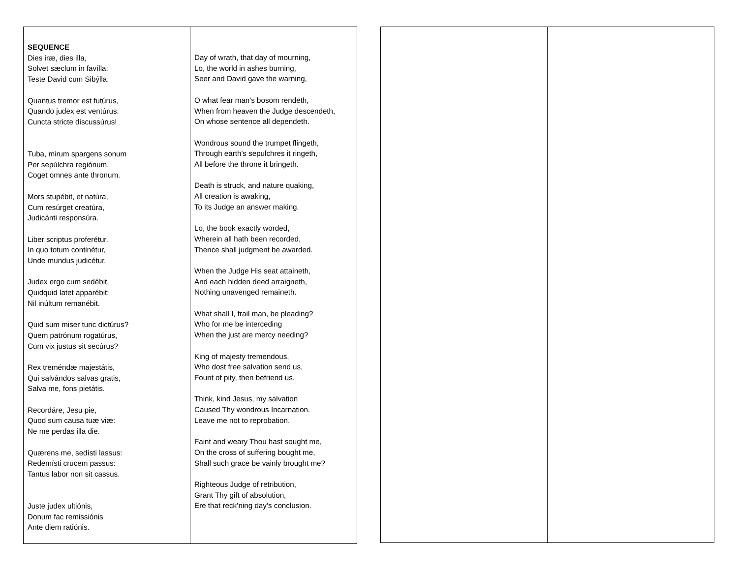| SEQUENCE Dies iræ, dies illa, Solvet sæclum in favílla: Teste David cum Sibýlla. Quantus tremor est futúrus, Quando judex est ventúrus. Cuncta stricte discussúrus! Tuba, mirum spargens sonum Per sepúlchra regiónum. Coget omnes ante thronum. Mors stupébit, et natúra, Cum resúrget creatúra, Judicánti responsúra. Liber scriptus proferétur. In quo totum continétur, Unde mundus judicétur. Judex ergo cum sedébit, Quidquid latet apparébit: Nil inúltum remanébit. Quid sum miser tunc dictúrus? Quem patrónum rogatúrus, Cum vix justus sit secúrus? Rex treméndæ majestátis, Qui salvándos salvas gratis, Salva me, fons pietátis. Recordáre, Jesu pie, Quod sum causa tuæ viæ: Ne me perdas illa die. Quærens me, sedísti lassus: Redemísti crucem passus: Tantus labor non sit cassus. Juste judex ultiónis, Donum fac remissiónis Ante diem ratiónis. | Day of wrath, that day of mourning, Lo, the world in ashes burning, Seer and David gave the warning, O what fear man's bosom rendeth, When from heaven the Judge descendeth, On whose sentence all dependeth. Wondrous sound the trumpet flingeth, Through earth's sepulchres it ringeth, All before the throne it bringeth. Death is struck, and nature quaking, All creation is awaking, To its Judge an answer making. Lo, the book exactly worded, Wherein all hath been recorded, Thence shall judgment be awarded. When the Judge His seat attaineth, And each hidden deed arraigneth, Nothing unavenged remaineth. What shall I, frail man, be pleading? Who for me be interceding When the just are mercy needing? King of majesty tremendous, Who dost free salvation send us, Fount of pity, then befriend us. Think, kind Jesus, my salvation Caused Thy wondrous Incarnation. Leave me not to reprobation. Faint and weary Thou hast sought me, On the cross of suffering bought me, Shall such grace be vainly brought me? Righteous Judge of retribution, Grant Thy gift of absolution, Ere that reck’ning day’s conclusion. |